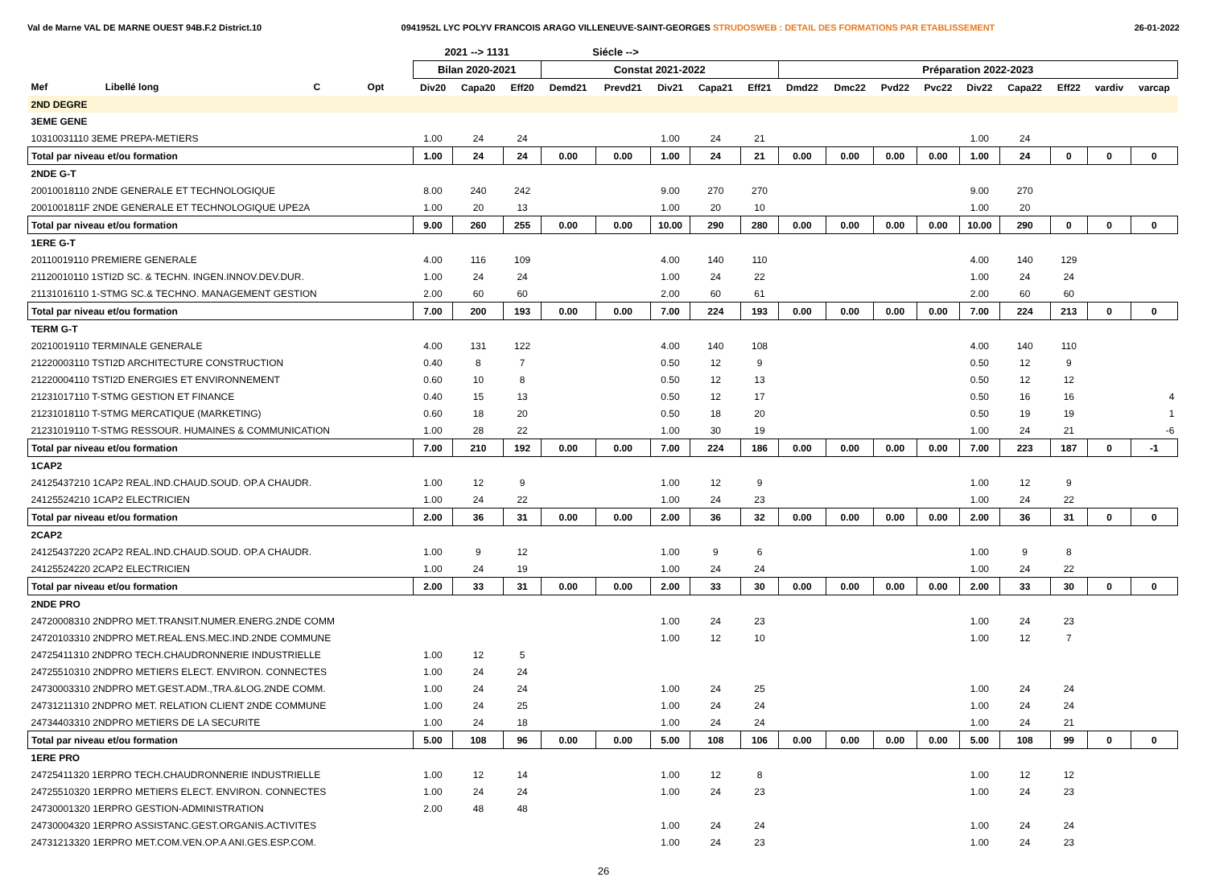Val de Marne VAL DE MARNE OUEST 94B.F.2 District.10 0941952L LYC POLYV FRANCOIS ARAGO VILLENEUVE-SAINT-GEORGES STRUDOSWEB : DETAIL DES FORMATIONS PAR ETABLISSEMENT 26-01-2022
| | | | | 2021 --> 1131 | | | Siécle --> | | | | | | | | | | | | | |
| --- | --- | --- | --- | --- | --- | --- | --- | --- | --- | --- | --- | --- | --- | --- | --- | --- | --- | --- | --- | --- |
| | | | | Bilan 2020-2021 | | | Constat 2021-2022 | | | | | Préparation 2022-2023 | | | | | | | | |
| Mef | Libellé long | C | Opt | Div20 | Capa20 | Eff20 | Demd21 | Prevd21 | Div21 | Capa21 | Eff21 | Dmd22 | Dmc22 | Pvd22 | Pvc22 | Div22 | Capa22 | Eff22 | vardiv | varcap |
| 2ND DEGRE | | | | | | | | | | | | | | | | | | | | |
| 3EME GENE | | | | | | | | | | | | | | | | | | | | |
| 10310031110 3EME PREPA-METIERS | | | | 1.00 | 24 | 24 | | | 1.00 | 24 | 21 | | | | | 1.00 | 24 | | | |
| Total par niveau et/ou formation | | | | 1.00 | 24 | 24 | 0.00 | 0.00 | 1.00 | 24 | 21 | 0.00 | 0.00 | 0.00 | 0.00 | 1.00 | 24 | 0 | 0 | 0 |
| 2NDE G-T | | | | | | | | | | | | | | | | | | | | |
| 20010018110 2NDE GENERALE ET TECHNOLOGIQUE | | | | 8.00 | 240 | 242 | | | 9.00 | 270 | 270 | | | | | 9.00 | 270 | | | |
| 2001001811F 2NDE GENERALE ET TECHNOLOGIQUE UPE2A | | | | 1.00 | 20 | 13 | | | 1.00 | 20 | 10 | | | | | 1.00 | 20 | | | |
| Total par niveau et/ou formation | | | | 9.00 | 260 | 255 | 0.00 | 0.00 | 10.00 | 290 | 280 | 0.00 | 0.00 | 0.00 | 0.00 | 10.00 | 290 | 0 | 0 | 0 |
| 1ERE G-T | | | | | | | | | | | | | | | | | | | | |
| 20110019110 PREMIERE GENERALE | | | | 4.00 | 116 | 109 | | | 4.00 | 140 | 110 | | | | | 4.00 | 140 | 129 | | |
| 21120010110 1STI2D SC. & TECHN. INGEN.INNOV.DEV.DUR. | | | | 1.00 | 24 | 24 | | | 1.00 | 24 | 22 | | | | | 1.00 | 24 | 24 | | |
| 21131016110 1-STMG SC.& TECHNO. MANAGEMENT GESTION | | | | 2.00 | 60 | 60 | | | 2.00 | 60 | 61 | | | | | 2.00 | 60 | 60 | | |
| Total par niveau et/ou formation | | | | 7.00 | 200 | 193 | 0.00 | 0.00 | 7.00 | 224 | 193 | 0.00 | 0.00 | 0.00 | 0.00 | 7.00 | 224 | 213 | 0 | 0 |
| TERM G-T | | | | | | | | | | | | | | | | | | | | |
| 20210019110 TERMINALE GENERALE | | | | 4.00 | 131 | 122 | | | 4.00 | 140 | 108 | | | | | 4.00 | 140 | 110 | | |
| 21220003110 TSTI2D ARCHITECTURE CONSTRUCTION | | | | 0.40 | 8 | 7 | | | 0.50 | 12 | 9 | | | | | 0.50 | 12 | 9 | | |
| 21220004110 TSTI2D ENERGIES ET ENVIRONNEMENT | | | | 0.60 | 10 | 8 | | | 0.50 | 12 | 13 | | | | | 0.50 | 12 | 12 | | |
| 21231017110 T-STMG GESTION ET FINANCE | | | | 0.40 | 15 | 13 | | | 0.50 | 12 | 17 | | | | | 0.50 | 16 | 16 | | 4 |
| 21231018110 T-STMG MERCATIQUE (MARKETING) | | | | 0.60 | 18 | 20 | | | 0.50 | 18 | 20 | | | | | 0.50 | 19 | 19 | | 1 |
| 21231019110 T-STMG RESSOUR. HUMAINES & COMMUNICATION | | | | 1.00 | 28 | 22 | | | 1.00 | 30 | 19 | | | | | 1.00 | 24 | 21 | | -6 |
| Total par niveau et/ou formation | | | | 7.00 | 210 | 192 | 0.00 | 0.00 | 7.00 | 224 | 186 | 0.00 | 0.00 | 0.00 | 0.00 | 7.00 | 223 | 187 | 0 | -1 |
| 1CAP2 | | | | | | | | | | | | | | | | | | | | |
| 24125437210 1CAP2 REAL.IND.CHAUD.SOUD. OP.A CHAUDR. | | | | 1.00 | 12 | 9 | | | 1.00 | 12 | 9 | | | | | 1.00 | 12 | 9 | | |
| 24125524210 1CAP2 ELECTRICIEN | | | | 1.00 | 24 | 22 | | | 1.00 | 24 | 23 | | | | | 1.00 | 24 | 22 | | |
| Total par niveau et/ou formation | | | | 2.00 | 36 | 31 | 0.00 | 0.00 | 2.00 | 36 | 32 | 0.00 | 0.00 | 0.00 | 0.00 | 2.00 | 36 | 31 | 0 | 0 |
| 2CAP2 | | | | | | | | | | | | | | | | | | | | |
| 24125437220 2CAP2 REAL.IND.CHAUD.SOUD. OP.A CHAUDR. | | | | 1.00 | 9 | 12 | | | 1.00 | 9 | 6 | | | | | 1.00 | 9 | 8 | | |
| 24125524220 2CAP2 ELECTRICIEN | | | | 1.00 | 24 | 19 | | | 1.00 | 24 | 24 | | | | | 1.00 | 24 | 22 | | |
| Total par niveau et/ou formation | | | | 2.00 | 33 | 31 | 0.00 | 0.00 | 2.00 | 33 | 30 | 0.00 | 0.00 | 0.00 | 0.00 | 2.00 | 33 | 30 | 0 | 0 |
| 2NDE PRO | | | | | | | | | | | | | | | | | | | | |
| 24720008310 2NDPRO MET.TRANSIT.NUMER.ENERG.2NDE COMM | | | | | | | | | 1.00 | 24 | 23 | | | | | 1.00 | 24 | 23 | | |
| 24720103310 2NDPRO MET.REAL.ENS.MEC.IND.2NDE COMMUNE | | | | | | | | | 1.00 | 12 | 10 | | | | | 1.00 | 12 | 7 | | |
| 24725411310 2NDPRO TECH.CHAUDRONNERIE INDUSTRIELLE | | | | 1.00 | 12 | 5 | | | | | | | | | | | | | | |
| 24725510310 2NDPRO METIERS ELECT. ENVIRON. CONNECTES | | | | 1.00 | 24 | 24 | | | | | | | | | | | | | | |
| 24730003310 2NDPRO MET.GEST.ADM.,TRA.&LOG.2NDE COMM. | | | | 1.00 | 24 | 24 | | | 1.00 | 24 | 25 | | | | | 1.00 | 24 | 24 | | |
| 24731211310 2NDPRO MET. RELATION CLIENT 2NDE COMMUNE | | | | 1.00 | 24 | 25 | | | 1.00 | 24 | 24 | | | | | 1.00 | 24 | 24 | | |
| 24734403310 2NDPRO METIERS DE LA SECURITE | | | | 1.00 | 24 | 18 | | | 1.00 | 24 | 24 | | | | | 1.00 | 24 | 21 | | |
| Total par niveau et/ou formation | | | | 5.00 | 108 | 96 | 0.00 | 0.00 | 5.00 | 108 | 106 | 0.00 | 0.00 | 0.00 | 0.00 | 5.00 | 108 | 99 | 0 | 0 |
| 1ERE PRO | | | | | | | | | | | | | | | | | | | | |
| 24725411320 1ERPRO TECH.CHAUDRONNERIE INDUSTRIELLE | | | | 1.00 | 12 | 14 | | | 1.00 | 12 | 8 | | | | | 1.00 | 12 | 12 | | |
| 24725510320 1ERPRO METIERS ELECT. ENVIRON. CONNECTES | | | | 1.00 | 24 | 24 | | | 1.00 | 24 | 23 | | | | | 1.00 | 24 | 23 | | |
| 24730001320 1ERPRO GESTION-ADMINISTRATION | | | | 2.00 | 48 | 48 | | | | | | | | | | | | | | |
| 24730004320 1ERPRO ASSISTANC.GEST.ORGANIS.ACTIVITES | | | | | | | | | 1.00 | 24 | 24 | | | | | 1.00 | 24 | 24 | | |
| 24731213320 1ERPRO MET.COM.VEN.OP.A ANI.GES.ESP.COM. | | | | | | | | | 1.00 | 24 | 23 | | | | | 1.00 | 24 | 23 | | |
26